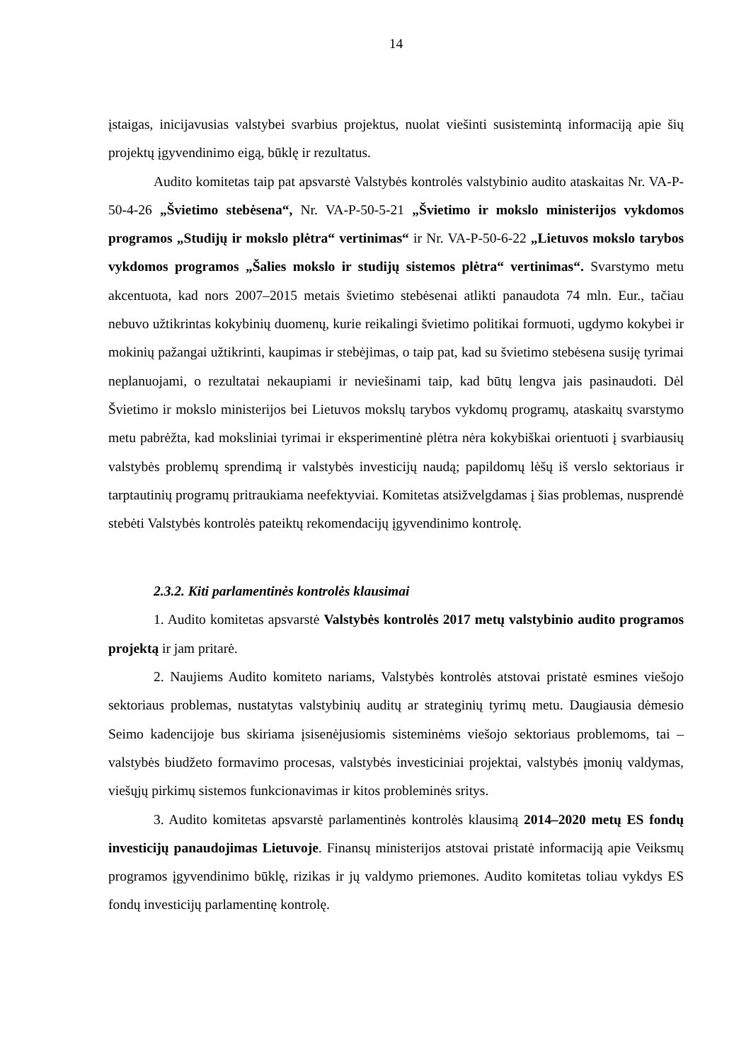14
įstaigas, inicijavusias valstybei svarbius projektus, nuolat viešinti susistemintą informaciją apie šių projektų įgyvendinimo eigą, būklę ir rezultatus.
Audito komitetas taip pat apsvarstė Valstybės kontrolės valstybinio audito ataskaitas Nr. VA-P-50-4-26 „Švietimo stebėsena“, Nr. VA-P-50-5-21 „Švietimo ir mokslo ministerijos vykdomos programos „Studijų ir mokslo plėtra“ vertinimas“ ir Nr. VA-P-50-6-22 „Lietuvos mokslo tarybos vykdomos programos „Šalies mokslo ir studijų sistemos plėtra“ vertinimas“. Svarstymo metu akcentuota, kad nors 2007–2015 metais švietimo stebėsenai atlikti panaudota 74 mln. Eur., tačiau nebuvo užtikrintas kokybinių duomenų, kurie reikalingi švietimo politikai formuoti, ugdymo kokybei ir mokinių pažangai užtikrinti, kaupimas ir stebėjimas, o taip pat, kad su švietimo stebėsena susiję tyrimai neplanuojami, o rezultatai nekaupiami ir neviešinami taip, kad būtų lengva jais pasinaudoti. Dėl Švietimo ir mokslo ministerijos bei Lietuvos mokslų tarybos vykdomų programų, ataskaitų svarstymo metu pabrėžta, kad moksliniai tyrimai ir eksperimentinė plėtra nėra kokybiškai orientuoti į svarbiausių valstybės problemų sprendimą ir valstybės investicijų naudą; papildomų lėšų iš verslo sektoriaus ir tarptautinių programų pritraukiama neefektyviai. Komitetas atsižvelgdamas į šias problemas, nusprendė stebėti Valstybės kontrolės pateiktų rekomendacijų įgyvendinimo kontrolę.
2.3.2. Kiti parlamentinės kontrolės klausimai
1. Audito komitetas apsvarstė Valstybės kontrolės 2017 metų valstybinio audito programos projektą ir jam pritarė.
2. Naujiems Audito komiteto nariams, Valstybės kontrolės atstovai pristatė esmines viešojo sektoriaus problemas, nustatytas valstybinių auditų ar strateginių tyrimų metu. Daugiausia dėmesio Seimo kadencijoje bus skiriama įsisenėjusiomis sisteminėms viešojo sektoriaus problemoms, tai – valstybės biudžeto formavimo procesas, valstybės investiciniai projektai, valstybės įmonių valdymas, viešųjų pirkimų sistemos funkcionavimas ir kitos probleminės sritys.
3. Audito komitetas apsvarstė parlamentinės kontrolės klausimą 2014–2020 metų ES fondų investicijų panaudojimas Lietuvoje. Finansų ministerijos atstovai pristatė informaciją apie Veiksmų programos įgyvendinimo būklę, rizikas ir jų valdymo priemones. Audito komitetas toliau vykdys ES fondų investicijų parlamentinę kontrolę.